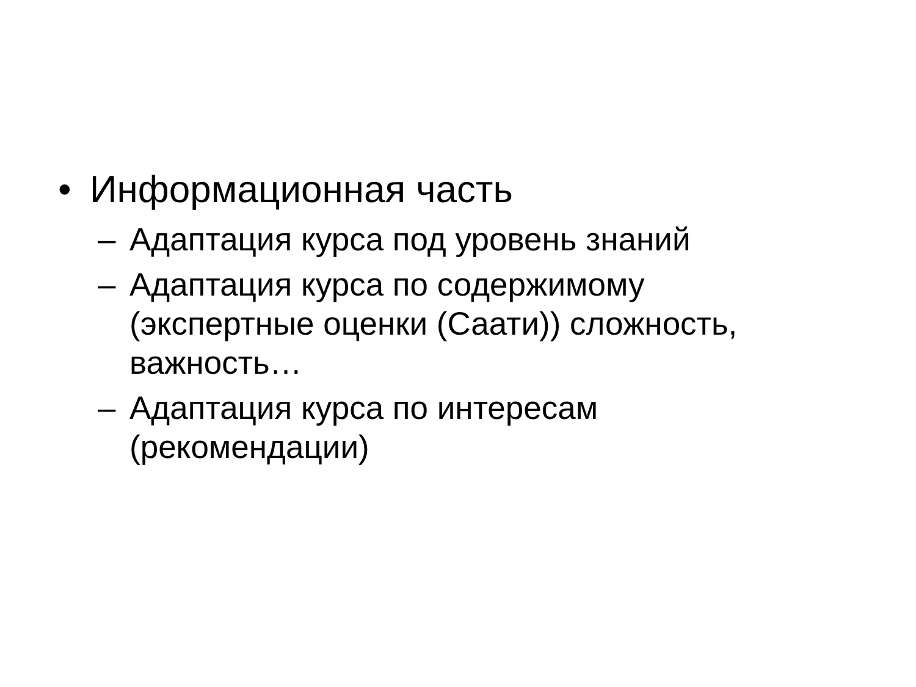• Информационная часть
– Адаптация курса под уровень знаний
– Адаптация курса по содержимому (экспертные оценки (Саати)) сложность, важность…
– Адаптация курса по интересам (рекомендации)